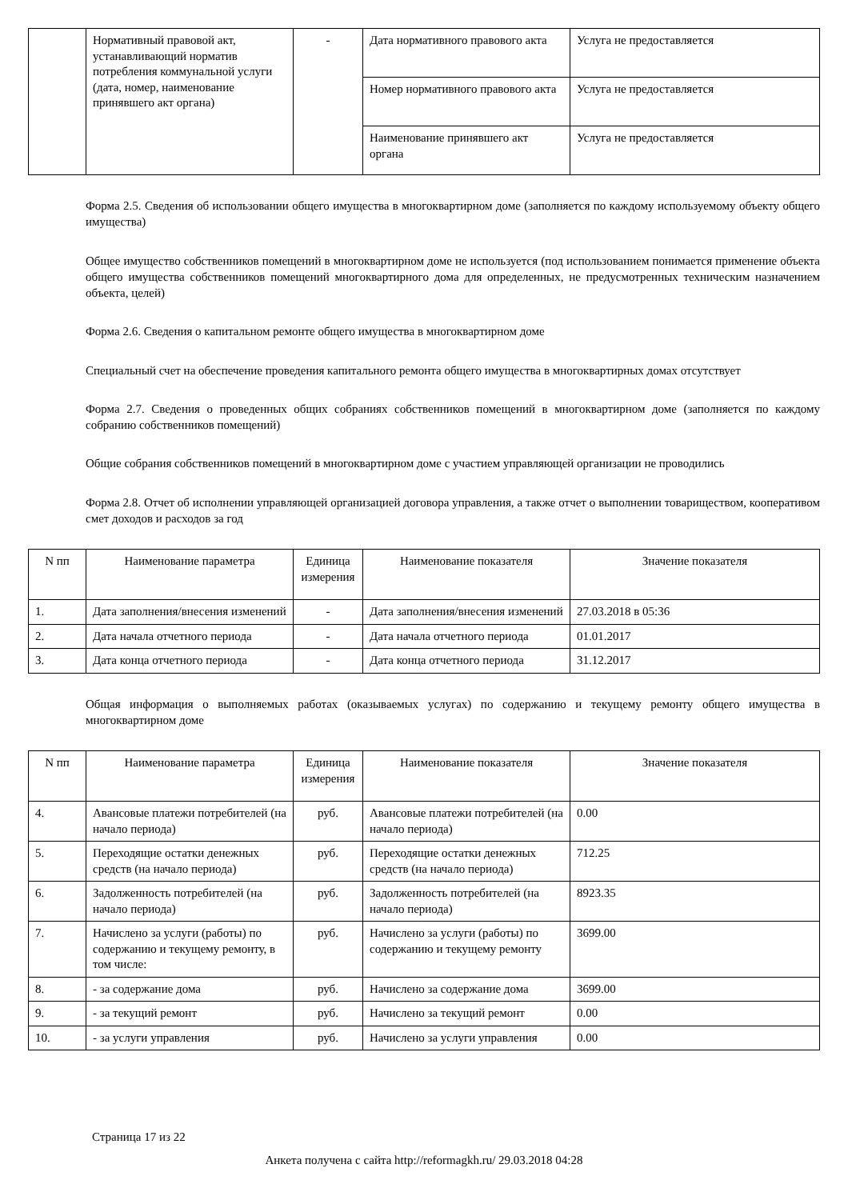| | Нормативный правовой акт, устанавливающий норматив потребления коммунальной услуги (дата, номер, наименование принявшего акт органа) | - | Дата нормативного правового акта | Услуга не предоставляется |
| | | | Номер нормативного правового акта | Услуга не предоставляется |
| | | | Наименование принявшего акт органа | Услуга не предоставляется |
Форма 2.5. Сведения об использовании общего имущества в многоквартирном доме (заполняется по каждому используемому объекту общего имущества)
Общее имущество собственников помещений в многоквартирном доме не используется (под использованием понимается применение объекта общего имущества собственников помещений многоквартирного дома для определенных, не предусмотренных техническим назначением объекта, целей)
Форма 2.6. Сведения о капитальном ремонте общего имущества в многоквартирном доме
Специальный счет на обеспечение проведения капитального ремонта общего имущества в многоквартирных домах отсутствует
Форма 2.7. Сведения о проведенных общих собраниях собственников помещений в многоквартирном доме (заполняется по каждому собранию собственников помещений)
Общие собрания собственников помещений в многоквартирном доме с участием управляющей организации не проводились
Форма 2.8. Отчет об исполнении управляющей организацией договора управления, а также отчет о выполнении товариществом, кооперативом смет доходов и расходов за год
| N пп | Наименование параметра | Единица измерения | Наименование показателя | Значение показателя |
| --- | --- | --- | --- | --- |
| 1. | Дата заполнения/внесения изменений | - | Дата заполнения/внесения изменений | 27.03.2018 в 05:36 |
| 2. | Дата начала отчетного периода | - | Дата начала отчетного периода | 01.01.2017 |
| 3. | Дата конца отчетного периода | - | Дата конца отчетного периода | 31.12.2017 |
Общая информация о выполняемых работах (оказываемых услугах) по содержанию и текущему ремонту общего имущества в многоквартирном доме
| N пп | Наименование параметра | Единица измерения | Наименование показателя | Значение показателя |
| --- | --- | --- | --- | --- |
| 4. | Авансовые платежи потребителей (на начало периода) | руб. | Авансовые платежи потребителей (на начало периода) | 0.00 |
| 5. | Переходящие остатки денежных средств (на начало периода) | руб. | Переходящие остатки денежных средств (на начало периода) | 712.25 |
| 6. | Задолженность потребителей (на начало периода) | руб. | Задолженность потребителей (на начало периода) | 8923.35 |
| 7. | Начислено за услуги (работы) по содержанию и текущему ремонту, в том числе: | руб. | Начислено за услуги (работы) по содержанию и текущему ремонту | 3699.00 |
| 8. | - за содержание дома | руб. | Начислено за содержание дома | 3699.00 |
| 9. | - за текущий ремонт | руб. | Начислено за текущий ремонт | 0.00 |
| 10. | - за услуги управления | руб. | Начислено за услуги управления | 0.00 |
Страница 17 из 22
Анкета получена с сайта http://reformagkh.ru/ 29.03.2018 04:28